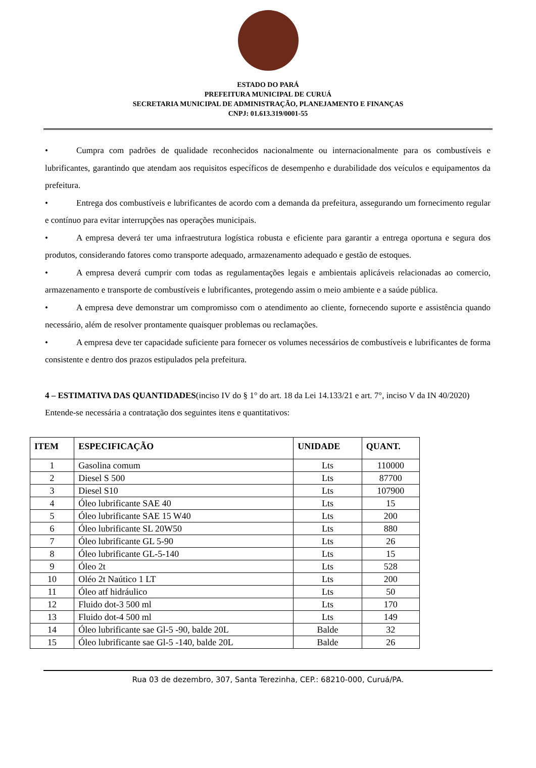ESTADO DO PARÁ
PREFEITURA MUNICIPAL DE CURUÁ
SECRETARIA MUNICIPAL DE ADMINISTRAÇÃO, PLANEJAMENTO E FINANÇAS
CNPJ: 01.613.319/0001-55
• Cumpra com padrões de qualidade reconhecidos nacionalmente ou internacionalmente para os combustíveis e lubrificantes, garantindo que atendam aos requisitos específicos de desempenho e durabilidade dos veículos e equipamentos da prefeitura.
• Entrega dos combustíveis e lubrificantes de acordo com a demanda da prefeitura, assegurando um fornecimento regular e contínuo para evitar interrupções nas operações municipais.
• A empresa deverá ter uma infraestrutura logística robusta e eficiente para garantir a entrega oportuna e segura dos produtos, considerando fatores como transporte adequado, armazenamento adequado e gestão de estoques.
• A empresa deverá cumprir com todas as regulamentações legais e ambientais aplicáveis relacionadas ao comercio, armazenamento e transporte de combustíveis e lubrificantes, protegendo assim o meio ambiente e a saúde pública.
• A empresa deve demonstrar um compromisso com o atendimento ao cliente, fornecendo suporte e assistência quando necessário, além de resolver prontamente quaisquer problemas ou reclamações.
• A empresa deve ter capacidade suficiente para fornecer os volumes necessários de combustíveis e lubrificantes de forma consistente e dentro dos prazos estipulados pela prefeitura.
4 – ESTIMATIVA DAS QUANTIDADES(inciso IV do § 1° do art. 18 da Lei 14.133/21 e art. 7°, inciso V da IN 40/2020)
Entende-se necessária a contratação dos seguintes itens e quantitativos:
| ITEM | ESPECIFICAÇÃO | UNIDADE | QUANT. |
| --- | --- | --- | --- |
| 1 | Gasolina comum | Lts | 110000 |
| 2 | Diesel S 500 | Lts | 87700 |
| 3 | Diesel S10 | Lts | 107900 |
| 4 | Óleo lubrificante SAE 40 | Lts | 15 |
| 5 | Óleo lubrificante SAE 15 W40 | Lts | 200 |
| 6 | Óleo lubrificante SL 20W50 | Lts | 880 |
| 7 | Óleo lubrificante GL 5-90 | Lts | 26 |
| 8 | Óleo lubrificante GL-5-140 | Lts | 15 |
| 9 | Óleo 2t | Lts | 528 |
| 10 | Oléo 2t Naútico 1 LT | Lts | 200 |
| 11 | Óleo atf hidráulico | Lts | 50 |
| 12 | Fluido dot-3 500 ml | Lts | 170 |
| 13 | Fluido dot-4 500 ml | Lts | 149 |
| 14 | Óleo lubrificante sae Gl-5 -90, balde 20L | Balde | 32 |
| 15 | Óleo lubrificante sae Gl-5 -140, balde 20L | Balde | 26 |
Rua 03 de dezembro, 307, Santa Terezinha, CEP.: 68210-000, Curuá/PA.